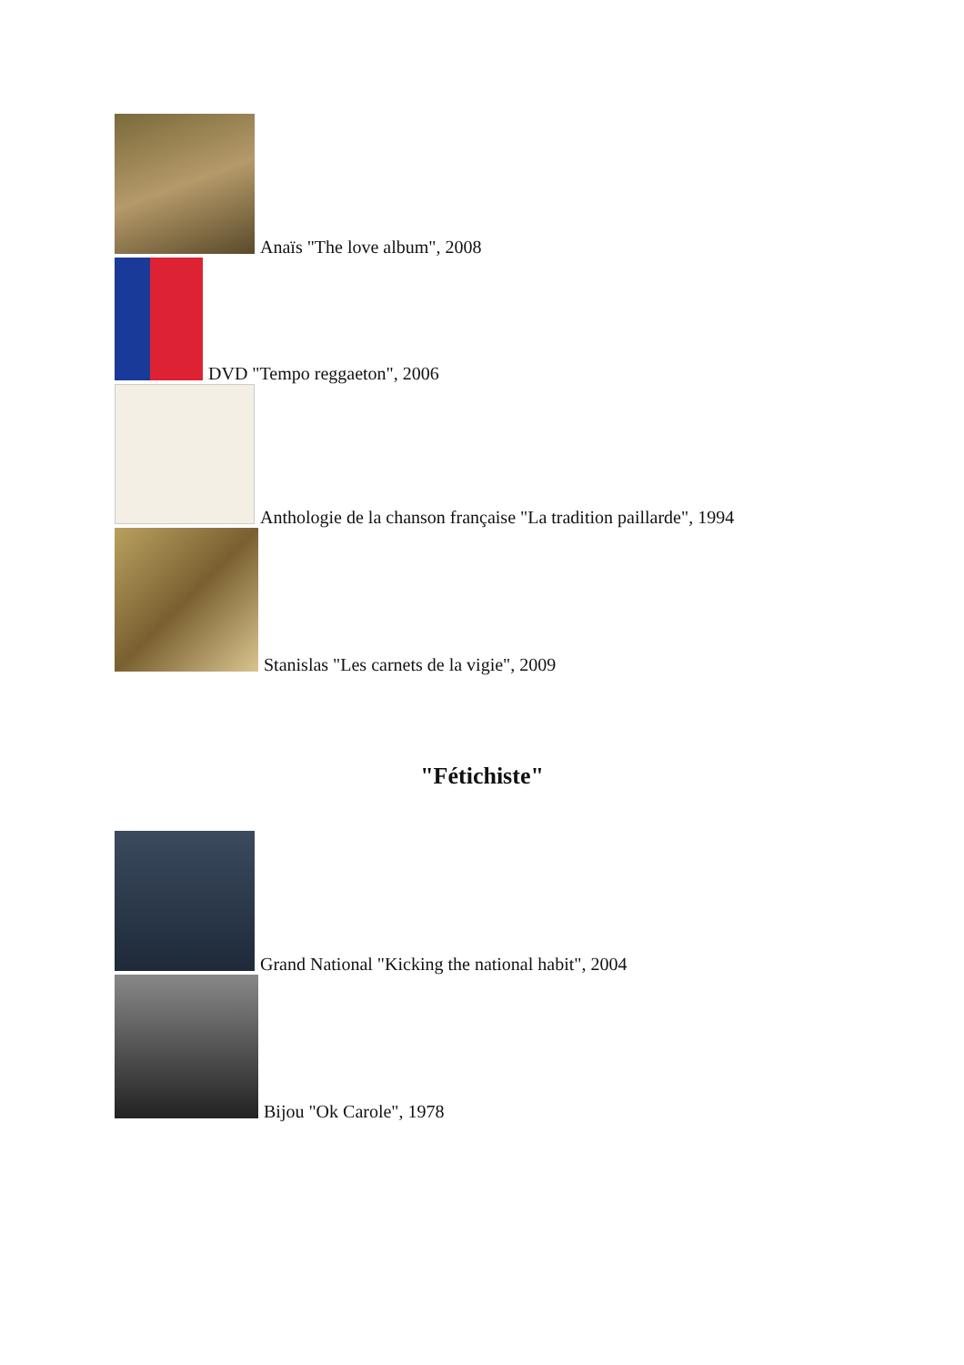Anaïs "The love album", 2008
DVD "Tempo reggaeton", 2006
Anthologie de la chanson française "La tradition paillarde", 1994
Stanislas "Les carnets de la vigie", 2009
"Fétichiste"
Grand National "Kicking the national habit", 2004
Bijou "Ok Carole", 1978